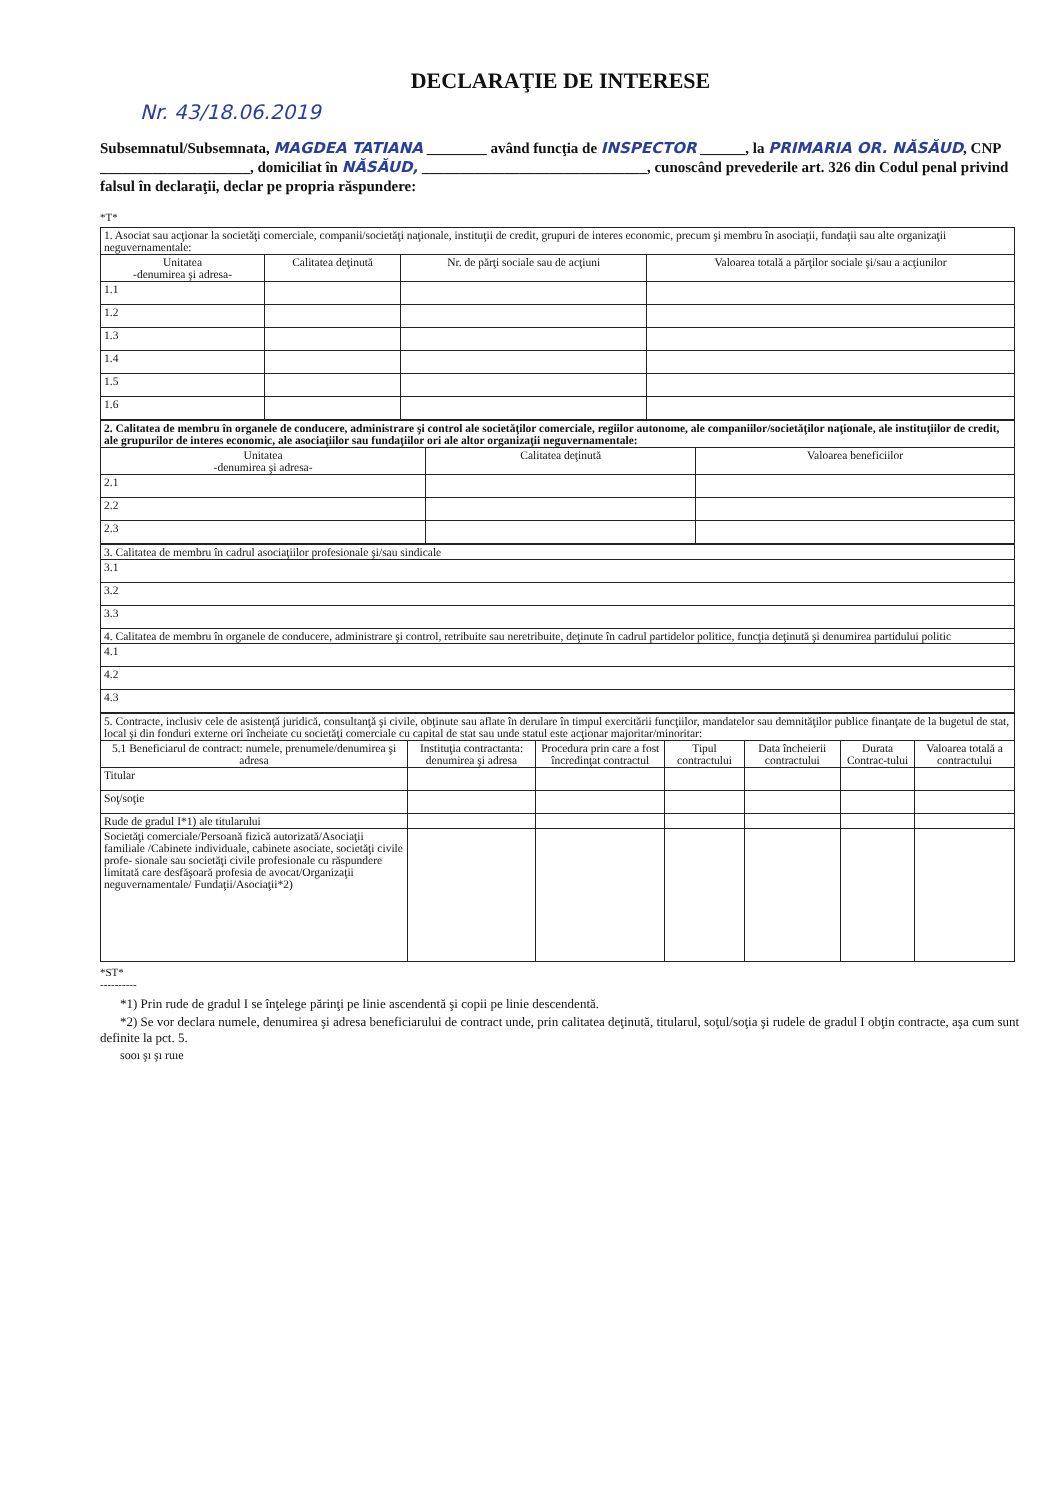DECLARAŢIE DE INTERESE
Nr. 43/18.06.2019
Subsemnatul/Subsemnata, MAGDEA TATIANA ________ având funcţia de INSPECTOR ______, la PRIMARIA OR. NĂSĂUD, CNP ____________________, domiciliat în NĂSĂUD, ______________________________, cunoscând prevederile art. 326 din Codul penal privind falsul în declaraţii, declar pe propria răspundere:
*T*
| 1. Asociat sau acţionar la societăţi comerciale, companii/societăţi naţionale, instituţii de credit, grupuri de interes economic, precum şi membru în asociaţii, fundaţii sau alte organizaţii neguvernamentale: | | | |
| Unitatea -denumirea şi adresa- | Calitatea deţinută | Nr. de părţi sociale sau de acţiuni | Valoarea totală a părţilor sociale şi/sau a acţiunilor |
| 1.1 | | | |
| 1.2 | | | |
| 1.3 | | | |
| 1.4 | | | |
| 1.5 | | | |
| 1.6 | | | |
| 2. Calitatea de membru în organele de conducere, administrare şi control ale societăţilor comerciale, regiilor autonome, ale companiilor/societăţilor naţionale, ale instituţiilor de credit, ale grupurilor de interes economic, ale asociaţiilor sau fundaţiilor ori ale altor organizaţii neguvernamentale: | | |
| Unitatea -denumirea şi adresa- | Calitatea deţinută | Valoarea beneficiilor |
| 2.1 | | |
| 2.2 | | |
| 2.3 | | |
| 3. Calitatea de membru în cadrul asociaţiilor profesionale şi/sau sindicale |
| 3.1 |
| 3.2 |
| 3.3 |
| 4. Calitatea de membru în organele de conducere, administrare şi control, retribuite sau neretribuite, deţinute în cadrul partidelor politice, funcţia deţinută şi denumirea partidului politic |
| 4.1 |
| 4.2 |
| 4.3 |
| 5. Contracte, inclusiv cele de asistenţă juridică, consultanţă şi civile, obţinute sau aflate în derulare în timpul exercitării funcţiilor, mandatelor sau demnităţilor publice finanţate de la bugetul de stat, local şi din fonduri externe ori încheiate cu societăţi comerciale cu capital de stat sau unde statul este acţionar majoritar/minoritar: | | | | | | |
| 5.1 Beneficiarul de contract: numele, prenumele/denumirea şi adresa | Instituţia contractanta: denumirea şi adresa | Procedura prin care a fost încredinţat contractul | Tipul contractului | Data încheierii contractului | Durata Contrac-tului | Valoarea totală a contractului |
| Titular | | | | | | |
| Soţ/soţie | | | | | | |
| Rude de gradul I*1) ale titularului | | | | | | |
| Societăţi comerciale/Persoană fizică autorizată/Asociaţii familiale /Cabinete individuale, cabinete asociate, societăţi civile profe- sionale sau societăţi civile profesionale cu răspundere limitată care desfăşoară profesia de avocat/Organizaţii neguvernamentale/ Fundaţii/Asociaţii*2) | | | | | | |
*ST*
----------
*1) Prin rude de gradul I se înţelege părinţi pe linie ascendentă şi copii pe linie descendentă.
*2) Se vor declara numele, denumirea şi adresa beneficiarului de contract unde, prin calitatea deţinută, titularul, soţul/soţia şi rudele de gradul I obţin contracte, aşa cum sunt definite la pct. 5.
sooı şı şı ruıe